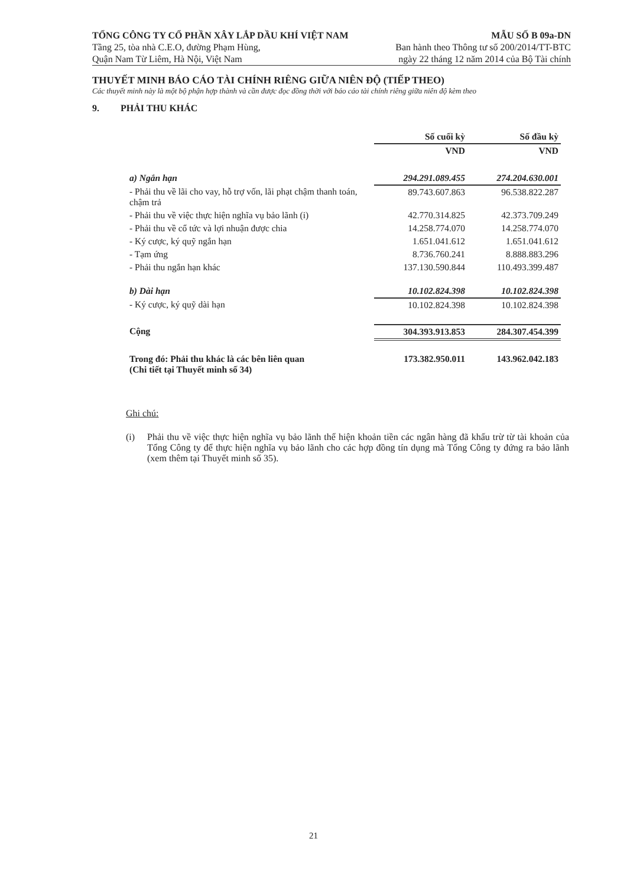TỔNG CÔNG TY CỔ PHẦN XÂY LẮP DẦU KHÍ VIỆT NAM
Tầng 25, tòa nhà C.E.O, đường Phạm Hùng,
Quận Nam Từ Liêm, Hà Nội, Việt Nam
MẪU SỐ B 09a-DN
Ban hành theo Thông tư số 200/2014/TT-BTC
ngày 22 tháng 12 năm 2014 của Bộ Tài chính
THUYẾT MINH BÁO CÁO TÀI CHÍNH RIÊNG GIỮA NIÊN ĐỘ (TIẾP THEO)
Các thuyết minh này là một bộ phận hợp thành và cần được đọc đồng thời với báo cáo tài chính riêng giữa niên độ kèm theo
9. PHẢI THU KHÁC
| | Số cuối kỳ | Số đầu kỳ |
| --- | --- | --- |
| | VND | VND |
| a) Ngắn hạn | 294.291.089.455 | 274.204.630.001 |
| - Phải thu về lãi cho vay, hỗ trợ vốn, lãi phạt chậm thanh toán, chậm trả | 89.743.607.863 | 96.538.822.287 |
| - Phải thu về việc thực hiện nghĩa vụ bảo lãnh (i) | 42.770.314.825 | 42.373.709.249 |
| - Phải thu về cổ tức và lợi nhuận được chia | 14.258.774.070 | 14.258.774.070 |
| - Ký cược, ký quỹ ngắn hạn | 1.651.041.612 | 1.651.041.612 |
| - Tạm ứng | 8.736.760.241 | 8.888.883.296 |
| - Phải thu ngắn hạn khác | 137.130.590.844 | 110.493.399.487 |
| b) Dài hạn | 10.102.824.398 | 10.102.824.398 |
| - Ký cược, ký quỹ dài hạn | 10.102.824.398 | 10.102.824.398 |
| Cộng | 304.393.913.853 | 284.307.454.399 |
| Trong đó: Phải thu khác là các bên liên quan (Chi tiết tại Thuyết minh số 34) | 173.382.950.011 | 143.962.042.183 |
Ghi chú:
(i) Phải thu về việc thực hiện nghĩa vụ bảo lãnh thể hiện khoản tiền các ngân hàng đã khấu trừ từ tài khoản của Tổng Công ty để thực hiện nghĩa vụ bảo lãnh cho các hợp đồng tín dụng mà Tổng Công ty đứng ra bảo lãnh (xem thêm tại Thuyết minh số 35).
21